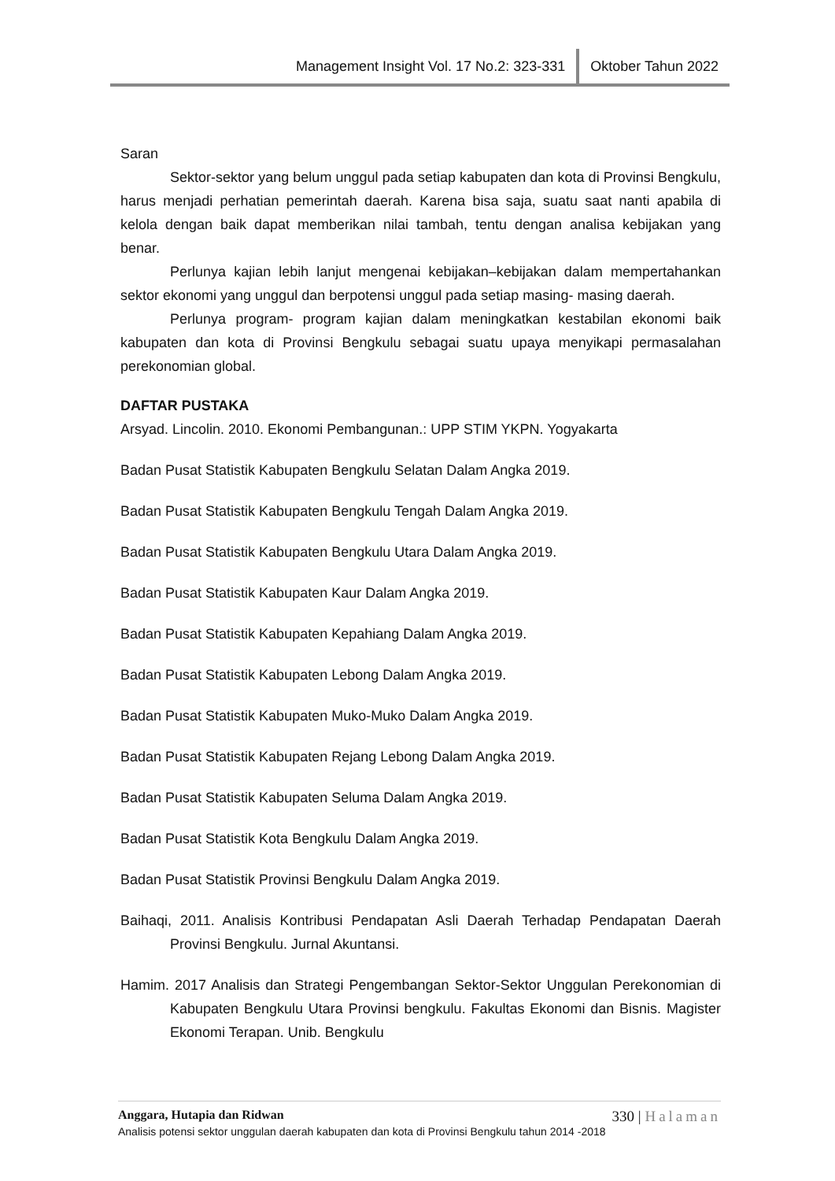Management Insight Vol. 17 No.2: 323-331 Oktober Tahun 2022
Saran
Sektor-sektor yang belum unggul pada setiap kabupaten dan kota di Provinsi Bengkulu, harus menjadi perhatian pemerintah daerah. Karena bisa saja, suatu saat nanti apabila di kelola dengan baik dapat memberikan nilai tambah, tentu dengan analisa kebijakan yang benar.
Perlunya kajian lebih lanjut mengenai kebijakan–kebijakan dalam mempertahankan sektor ekonomi yang unggul dan berpotensi unggul pada setiap masing- masing daerah.
Perlunya program- program kajian dalam meningkatkan kestabilan ekonomi baik kabupaten dan kota di Provinsi Bengkulu sebagai suatu upaya menyikapi permasalahan perekonomian global.
DAFTAR PUSTAKA
Arsyad. Lincolin. 2010. Ekonomi Pembangunan.: UPP STIM YKPN. Yogyakarta
Badan Pusat Statistik Kabupaten Bengkulu Selatan Dalam Angka 2019.
Badan Pusat Statistik Kabupaten Bengkulu Tengah Dalam Angka 2019.
Badan Pusat Statistik Kabupaten Bengkulu Utara Dalam Angka 2019.
Badan Pusat Statistik Kabupaten Kaur Dalam Angka 2019.
Badan Pusat Statistik Kabupaten Kepahiang Dalam Angka 2019.
Badan Pusat Statistik Kabupaten Lebong Dalam Angka 2019.
Badan Pusat Statistik Kabupaten Muko-Muko Dalam Angka 2019.
Badan Pusat Statistik Kabupaten Rejang Lebong Dalam Angka 2019.
Badan Pusat Statistik Kabupaten Seluma Dalam Angka 2019.
Badan Pusat Statistik Kota Bengkulu Dalam Angka 2019.
Badan Pusat Statistik Provinsi Bengkulu Dalam Angka 2019.
Baihaqi, 2011. Analisis Kontribusi Pendapatan Asli Daerah Terhadap Pendapatan Daerah Provinsi Bengkulu. Jurnal Akuntansi.
Hamim. 2017 Analisis dan Strategi Pengembangan Sektor-Sektor Unggulan Perekonomian di Kabupaten Bengkulu Utara Provinsi bengkulu. Fakultas Ekonomi dan Bisnis. Magister Ekonomi Terapan. Unib. Bengkulu
Anggara, Hutapia dan Ridwan 330 | Halaman
Analisis potensi sektor unggulan daerah kabupaten dan kota di Provinsi Bengkulu tahun 2014 -2018